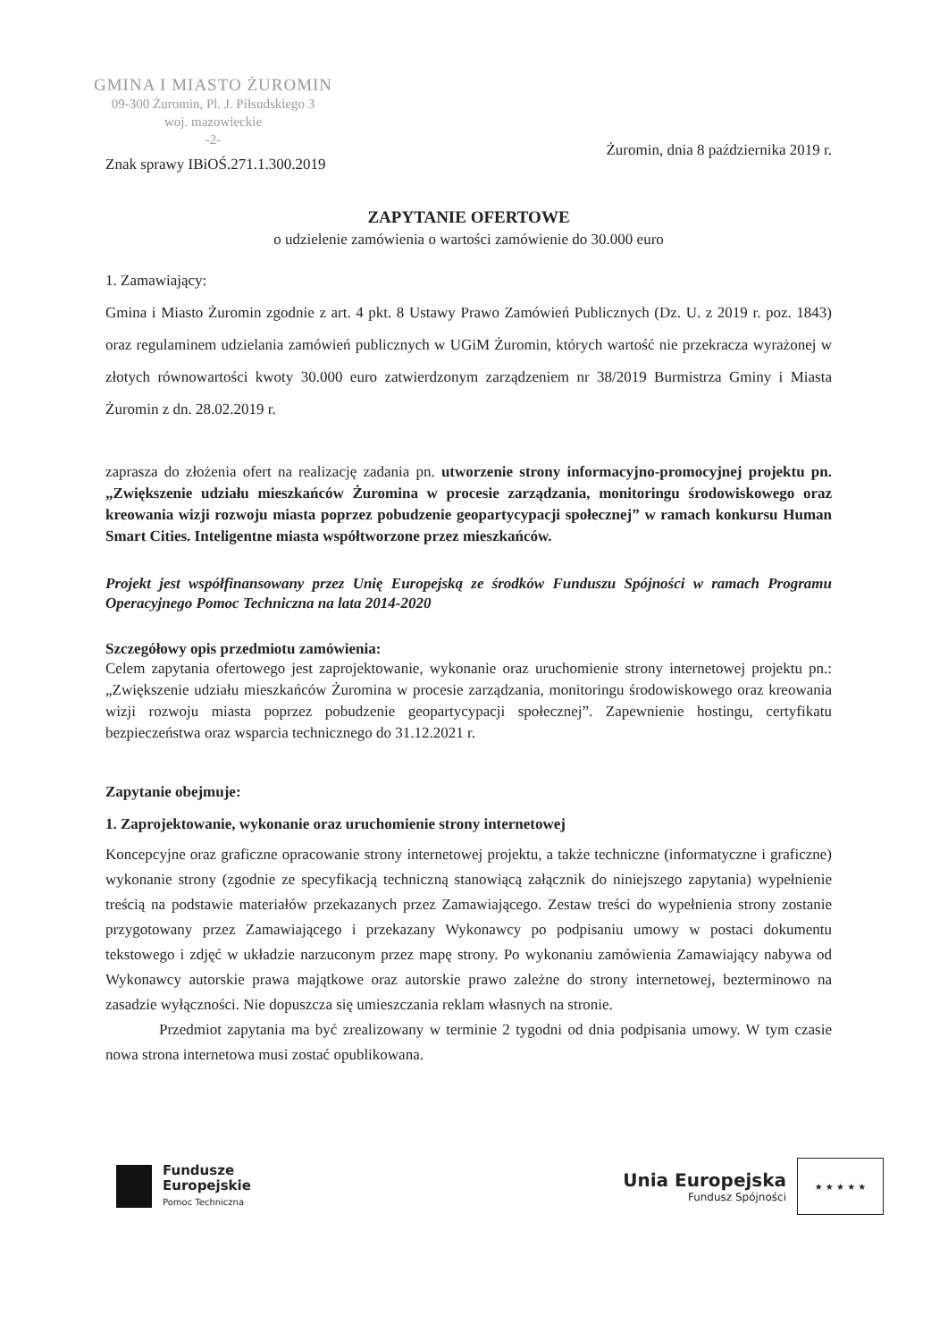GMINA I MIASTO ŻUROMIN
09-300 Żuromin, Pl. J. Piłsudskiego 3
woj. mazowieckie
-2-
Znak sprawy IBiOŚ.271.1.300.2019 Żuromin, dnia 8 października 2019 r.
ZAPYTANIE OFERTOWE
o udzielenie zamówienia o wartości zamówienie do 30.000 euro
1. Zamawiający:
Gmina i Miasto Żuromin zgodnie z art. 4 pkt. 8 Ustawy Prawo Zamówień Publicznych (Dz. U. z 2019 r. poz. 1843) oraz regulaminem udzielania zamówień publicznych w UGiM Żuromin, których wartość nie przekracza wyrażonej w złotych równowartości kwoty 30.000 euro zatwierdzonym zarządzeniem nr 38/2019 Burmistrza Gminy i Miasta Żuromin z dn. 28.02.2019 r.
zaprasza do złożenia ofert na realizację zadania pn. utworzenie strony informacyjno-promocyjnej projektu pn. „Zwiększenie udziału mieszkańców Żuromina w procesie zarządzania, monitoringu środowiskowego oraz kreowania wizji rozwoju miasta poprzez pobudzenie geopartycypacji społecznej” w ramach konkursu Human Smart Cities. Inteligentne miasta współtworzone przez mieszkańców.
Projekt jest współfinansowany przez Unię Europejską ze środków Funduszu Spójności w ramach Programu Operacyjnego Pomoc Techniczna na lata 2014-2020
Szczegółowy opis przedmiotu zamówienia:
Celem zapytania ofertowego jest zaprojektowanie, wykonanie oraz uruchomienie strony internetowej projektu pn.: „Zwiększenie udziału mieszkańców Żuromina w procesie zarządzania, monitoringu środowiskowego oraz kreowania wizji rozwoju miasta poprzez pobudzenie geopartycypacji społecznej”. Zapewnienie hostingu, certyfikatu bezpieczeństwa oraz wsparcia technicznego do 31.12.2021 r.
Zapytanie obejmuje:
1. Zaprojektowanie, wykonanie oraz uruchomienie strony internetowej
Koncepcyjne oraz graficzne opracowanie strony internetowej projektu, a także techniczne (informatyczne i graficzne) wykonanie strony (zgodnie ze specyfikacją techniczną stanowiącą załącznik do niniejszego zapytania) wypełnienie treścią na podstawie materiałów przekazanych przez Zamawiającego. Zestaw treści do wypełnienia strony zostanie przygotowany przez Zamawiającego i przekazany Wykonawcy po podpisaniu umowy w postaci dokumentu tekstowego i zdjęć w układzie narzuconym przez mapę strony. Po wykonaniu zamówienia Zamawiający nabywa od Wykonawcy autorskie prawa majątkowe oraz autorskie prawo zależne do strony internetowej, bezterminowo na zasadzie wyłączności. Nie dopuszcza się umieszczania reklam własnych na stronie.
Przedmiot zapytania ma być zrealizowany w terminie 2 tygodni od dnia podpisania umowy. W tym czasie nowa strona internetowa musi zostać opublikowana.
Fundusze
Europejskie
Pomoc Techniczna
Unia Europejska
Fundusz Spójności
★ ★ ★ ★ ★